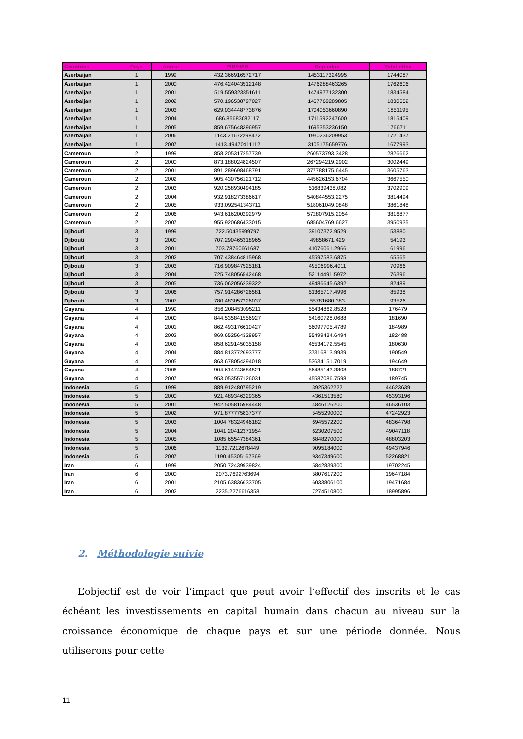| Countries | Pays | Annee | PIB/HAB | Dep educ | Total effec |
| --- | --- | --- | --- | --- | --- |
| Azerbaijan | 1 | 1999 | 432.366916572717 | 1453117324995 | 1744087 |
| Azerbaijan | 1 | 2000 | 476.424043512148 | 1476288463265 | 1762606 |
| Azerbaijan | 1 | 2001 | 519.559323851611 | 1474977132300 | 1834584 |
| Azerbaijan | 1 | 2002 | 570.196538797027 | 1467769289805 | 1830552 |
| Azerbaijan | 1 | 2003 | 629.034448773876 | 1704053660890 | 1851195 |
| Azerbaijan | 1 | 2004 | 686.85683682117 | 1711592247600 | 1815409 |
| Azerbaijan | 1 | 2005 | 859.675648396957 | 1695353236150 | 1766711 |
| Azerbaijan | 1 | 2006 | 1143.21672298472 | 1930236209953 | 1721437 |
| Azerbaijan | 1 | 2007 | 1413.49470411112 | 3105175659776 | 1677993 |
| Cameroun | 2 | 1999 | 858.205317257739 | 260573793.3428 | 2826662 |
| Cameroun | 2 | 2000 | 873.188024824507 | 267294219.2902 | 3002449 |
| Cameroun | 2 | 2001 | 891.289698468791 | 377788175.6445 | 3605763 |
| Cameroun | 2 | 2002 | 905.430756121712 | 445626153.6704 | 3667550 |
| Cameroun | 2 | 2003 | 920.258930494185 | 516839438.082 | 3702909 |
| Cameroun | 2 | 2004 | 932.918273386617 | 540844553.2275 | 3814494 |
| Cameroun | 2 | 2005 | 933.092541343711 | 518061049.0848 | 3861848 |
| Cameroun | 2 | 2006 | 943.616200292979 | 572807915.2054 | 3816877 |
| Cameroun | 2 | 2007 | 955.920686433015 | 685604769.6627 | 3950935 |
| Djibouti | 3 | 1999 | 722.50435999797 | 39107372.9529 | 53880 |
| Djibouti | 3 | 2000 | 707.290465318965 | 49858671.429 | 54193 |
| Djibouti | 3 | 2001 | 703.78760661687 | 41076061.2966 | 61996 |
| Djibouti | 3 | 2002 | 707.438464815968 | 45597583.6875 | 65565 |
| Djibouti | 3 | 2003 | 716.909847525181 | 49506996.4011 | 70966 |
| Djibouti | 3 | 2004 | 725.748056542468 | 53114491.5972 | 76396 |
| Djibouti | 3 | 2005 | 736.062056239322 | 49486645.6392 | 82489 |
| Djibouti | 3 | 2006 | 757.914286726581 | 51365717.4996 | 85938 |
| Djibouti | 3 | 2007 | 780.483057226037 | 55781680.383 | 93526 |
| Guyana | 4 | 1999 | 856.208453095211 | 55434862.8528 | 176479 |
| Guyana | 4 | 2000 | 844.535841556927 | 54160728.0688 | 181690 |
| Guyana | 4 | 2001 | 862.493176610427 | 56097705.4789 | 184989 |
| Guyana | 4 | 2002 | 869.652564328957 | 55499434.6494 | 182488 |
| Guyana | 4 | 2003 | 858.629145035158 | 45534172.5545 | 180630 |
| Guyana | 4 | 2004 | 884.813772693777 | 37316813.9939 | 190549 |
| Guyana | 4 | 2005 | 863.678054394018 | 53634151.7019 | 194649 |
| Guyana | 4 | 2006 | 904.614743684521 | 56485143.3808 | 188721 |
| Guyana | 4 | 2007 | 953.053557126031 | 45587086.7598 | 189745 |
| Indonesia | 5 | 1999 | 889.912480795219 | 3925362222 | 44623639 |
| Indonesia | 5 | 2000 | 921.489346229365 | 4361513580 | 45393196 |
| Indonesia | 5 | 2001 | 942.505815984448 | 4846126200 | 46536103 |
| Indonesia | 5 | 2002 | 971.877775837377 | 5455290000 | 47242923 |
| Indonesia | 5 | 2003 | 1004.78324946182 | 6945572200 | 48364798 |
| Indonesia | 5 | 2004 | 1041.20412371954 | 6230207500 | 49047118 |
| Indonesia | 5 | 2005 | 1085.65547384361 | 6848270000 | 48803203 |
| Indonesia | 5 | 2006 | 1132.7212678449 | 9095184000 | 49437946 |
| Indonesia | 5 | 2007 | 1190.45305167369 | 9347349600 | 52268821 |
| Iran | 6 | 1999 | 2050.72439939824 | 5842839300 | 19702245 |
| Iran | 6 | 2000 | 2073.7692763694 | 5807617200 | 19647184 |
| Iran | 6 | 2001 | 2105.63836633705 | 6033806100 | 19471684 |
| Iran | 6 | 2002 | 2235.2276616358 | 7274510800 | 18995896 |
2. Méthodologie suivie
L’objectif est de voir l’impact que peut avoir l’effectif des inscrits et le cas échéant les investissements en capital humain dans chacun au niveau sur la croissance économique de chaque pays et sur une période donnée. Nous utiliserons pour cette
11